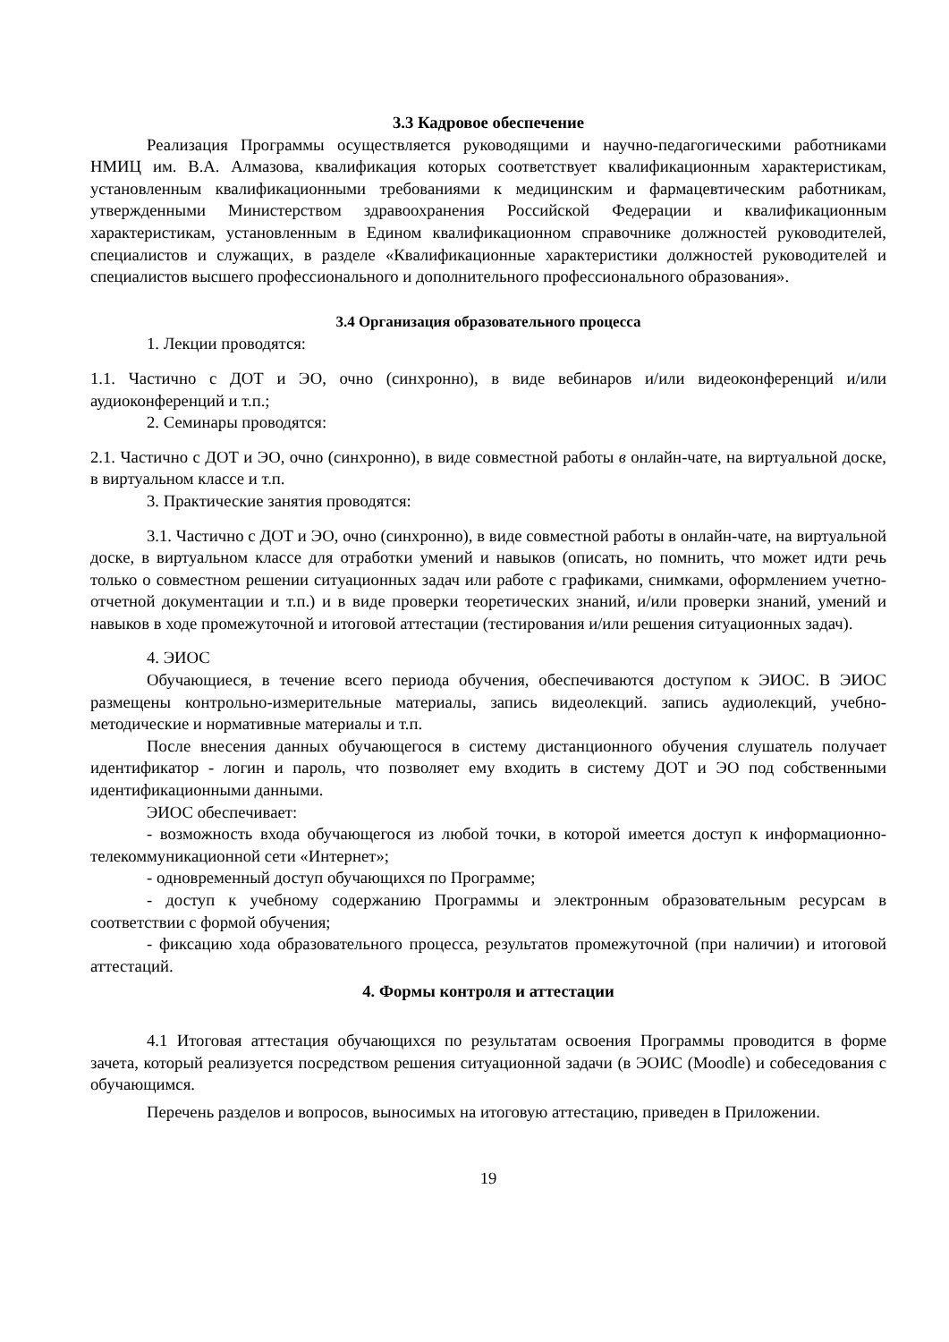3.3 Кадровое обеспечение
Реализация Программы осуществляется руководящими и научно-педагогическими работниками НМИЦ им. В.А. Алмазова, квалификация которых соответствует квалификационным характеристикам, установленным квалификационными требованиями к медицинским и фармацевтическим работникам, утвержденными Министерством здравоохранения Российской Федерации и квалификационным характеристикам, установленным в Едином квалификационном справочнике должностей руководителей, специалистов и служащих, в разделе «Квалификационные характеристики должностей руководителей и специалистов высшего профессионального и дополнительного профессионального образования».
3.4 Организация образовательного процесса
1. Лекции проводятся:
1.1. Частично с ДОТ и ЭО, очно (синхронно), в виде вебинаров и/или видеоконференций и/или аудиоконференций и т.п.;
2. Семинары проводятся:
2.1. Частично с ДОТ и ЭО, очно (синхронно), в виде совместной работы в онлайн-чате, на виртуальной доске, в виртуальном классе и т.п.
3. Практические занятия проводятся:
3.1. Частично с ДОТ и ЭО, очно (синхронно), в виде совместной работы в онлайн-чате, на виртуальной доске, в виртуальном классе для отработки умений и навыков (описать, но помнить, что может идти речь только о совместном решении ситуационных задач или работе с графиками, снимками, оформлением учетно-отчетной документации и т.п.) и в виде проверки теоретических знаний, и/или проверки знаний, умений и навыков в ходе промежуточной и итоговой аттестации (тестирования и/или решения ситуационных задач).
4. ЭИОС
Обучающиеся, в течение всего периода обучения, обеспечиваются доступом к ЭИОС. В ЭИОС размещены контрольно-измерительные материалы, запись видеолекций. запись аудиолекций, учебно-методические и нормативные материалы и т.п.
После внесения данных обучающегося в систему дистанционного обучения слушатель получает идентификатор - логин и пароль, что позволяет ему входить в систему ДОТ и ЭО под собственными идентификационными данными.
ЭИОС обеспечивает:
- возможность входа обучающегося из любой точки, в которой имеется доступ к информационно-телекоммуникационной сети «Интернет»;
- одновременный доступ обучающихся по Программе;
- доступ к учебному содержанию Программы и электронным образовательным ресурсам в соответствии с формой обучения;
- фиксацию хода образовательного процесса, результатов промежуточной (при наличии) и итоговой аттестаций.
4. Формы контроля и аттестации
4.1 Итоговая аттестация обучающихся по результатам освоения Программы проводится в форме зачета, который реализуется посредством решения ситуационной задачи (в ЭОИС (Moodle) и собеседования с обучающимся.
Перечень разделов и вопросов, выносимых на итоговую аттестацию, приведен в Приложении.
19